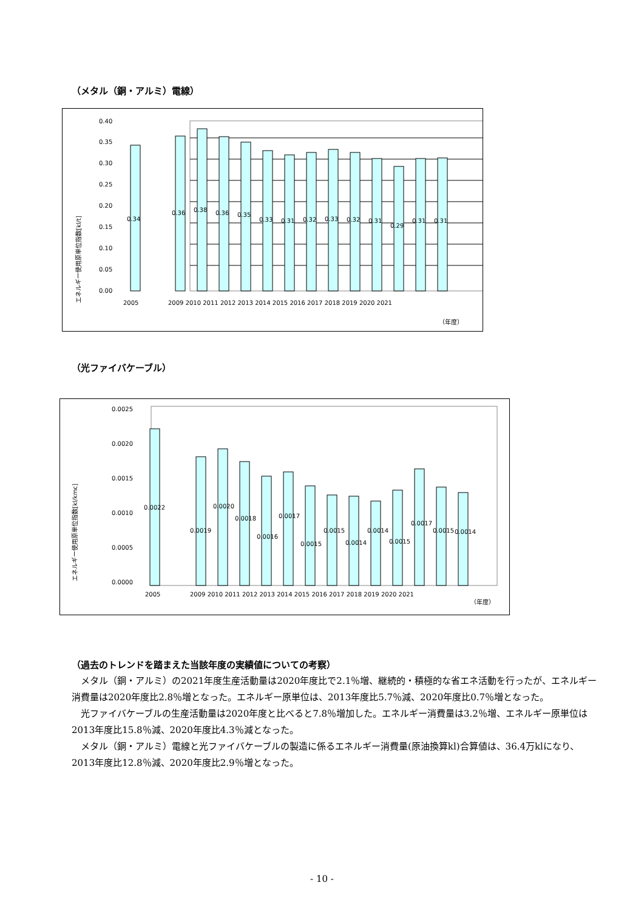（メタル（銅・アルミ）電線）
エネルギー使用原単位指数[kl/t]
0.40
0.35
0.30
0.25
0.20
0.15
0.10
0.05
0.00
2005
2009 2010 2011 2012 2013 2014 2015 2016 2017 2018 2019 2020 2021
（年度）
0.34
0.36
0.38
0.36
0.35
0.33
0.31
0.32
0.33
0.32
0.31
0.29
0.31
0.31
（光ファイバケーブル）
エネルギー使用原単位指数[kl/kmc]
0.0025
0.0020
0.0015
0.0010
0.0005
0.0000
2005
2009 2010 2011 2012 2013 2014 2015 2016 2017 2018 2019 2020 2021
（年度）
0.0022
0.0019
0.0020
0.0018
0.0016
0.0017
0.0015
0.0015
0.0014
0.0014
0.0015
0.0017
0.0015
0.0014
（過去のトレンドを踏まえた当該年度の実績値についての考察）
メタル（銅・アルミ）の2021年度生産活動量は2020年度比で2.1％増、継続的・積極的な省エネ活動を行ったが、エネルギー消費量は2020年度比2.8％増となった。エネルギー原単位は、2013年度比5.7％減、2020年度比0.7％増となった。
光ファイバケーブルの生産活動量は2020年度と比べると7.8％増加した。エネルギー消費量は3.2％増、エネルギー原単位は2013年度比15.8％減、2020年度比4.3％減となった。
メタル（銅・アルミ）電線と光ファイバケーブルの製造に係るエネルギー消費量(原油換算kl)合算値は、36.4万klになり、2013年度比12.8％減、2020年度比2.9％増となった。
- 10 -